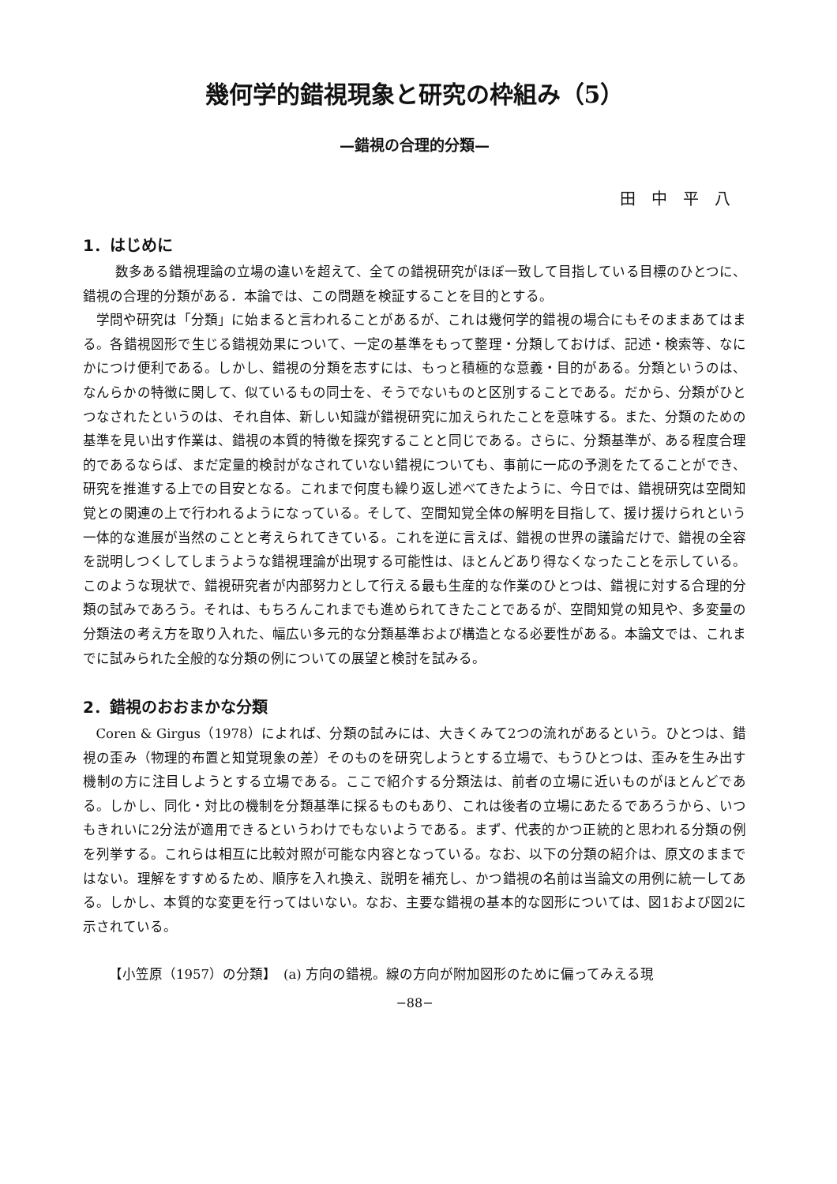幾何学的錯視現象と研究の枠組み（5）
—錯視の合理的分類—
田中平八
1．はじめに
数多ある錯視理論の立場の違いを超えて、全ての錯視研究がほぼ一致して目指している目標のひとつに、錯視の合理的分類がある．本論では、この問題を検証することを目的とする。
学問や研究は「分類」に始まると言われることがあるが、これは幾何学的錯視の場合にもそのままあてはまる。各錯視図形で生じる錯視効果について、一定の基準をもって整理・分類しておけば、記述・検索等、なにかにつけ便利である。しかし、錯視の分類を志すには、もっと積極的な意義・目的がある。分類というのは、なんらかの特徴に関して、似ているもの同士を、そうでないものと区別することである。だから、分類がひとつなされたというのは、それ自体、新しい知識が錯視研究に加えられたことを意味する。また、分類のための基準を見い出す作業は、錯視の本質的特徴を探究することと同じである。さらに、分類基準が、ある程度合理的であるならば、まだ定量的検討がなされていない錯視についても、事前に一応の予測をたてることができ、研究を推進する上での目安となる。これまで何度も繰り返し述べてきたように、今日では、錯視研究は空間知覚との関連の上で行われるようになっている。そして、空間知覚全体の解明を目指して、援け援けられという一体的な進展が当然のことと考えられてきている。これを逆に言えば、錯視の世界の議論だけで、錯視の全容を説明しつくしてしまうような錯視理論が出現する可能性は、ほとんどあり得なくなったことを示している。このような現状で、錯視研究者が内部努力として行える最も生産的な作業のひとつは、錯視に対する合理的分類の試みであろう。それは、もちろんこれまでも進められてきたことであるが、空間知覚の知見や、多変量の分類法の考え方を取り入れた、幅広い多元的な分類基準および構造となる必要性がある。本論文では、これまでに試みられた全般的な分類の例についての展望と検討を試みる。
2．錯視のおおまかな分類
Coren & Girgus（1978）によれば、分類の試みには、大きくみて2つの流れがあるという。ひとつは、錯視の歪み（物理的布置と知覚現象の差）そのものを研究しようとする立場で、もうひとつは、歪みを生み出す機制の方に注目しようとする立場である。ここで紹介する分類法は、前者の立場に近いものがほとんどである。しかし、同化・対比の機制を分類基準に採るものもあり、これは後者の立場にあたるであろうから、いつもきれいに2分法が適用できるというわけでもないようである。まず、代表的かつ正統的と思われる分類の例を列挙する。これらは相互に比較対照が可能な内容となっている。なお、以下の分類の紹介は、原文のままではない。理解をすすめるため、順序を入れ換え、説明を補充し、かつ錯視の名前は当論文の用例に統一してある。しかし、本質的な変更を行ってはいない。なお、主要な錯視の基本的な図形については、図1および図2に示されている。
【小笠原（1957）の分類】　(a) 方向の錯視。線の方向が附加図形のために偏ってみえる現
−88−